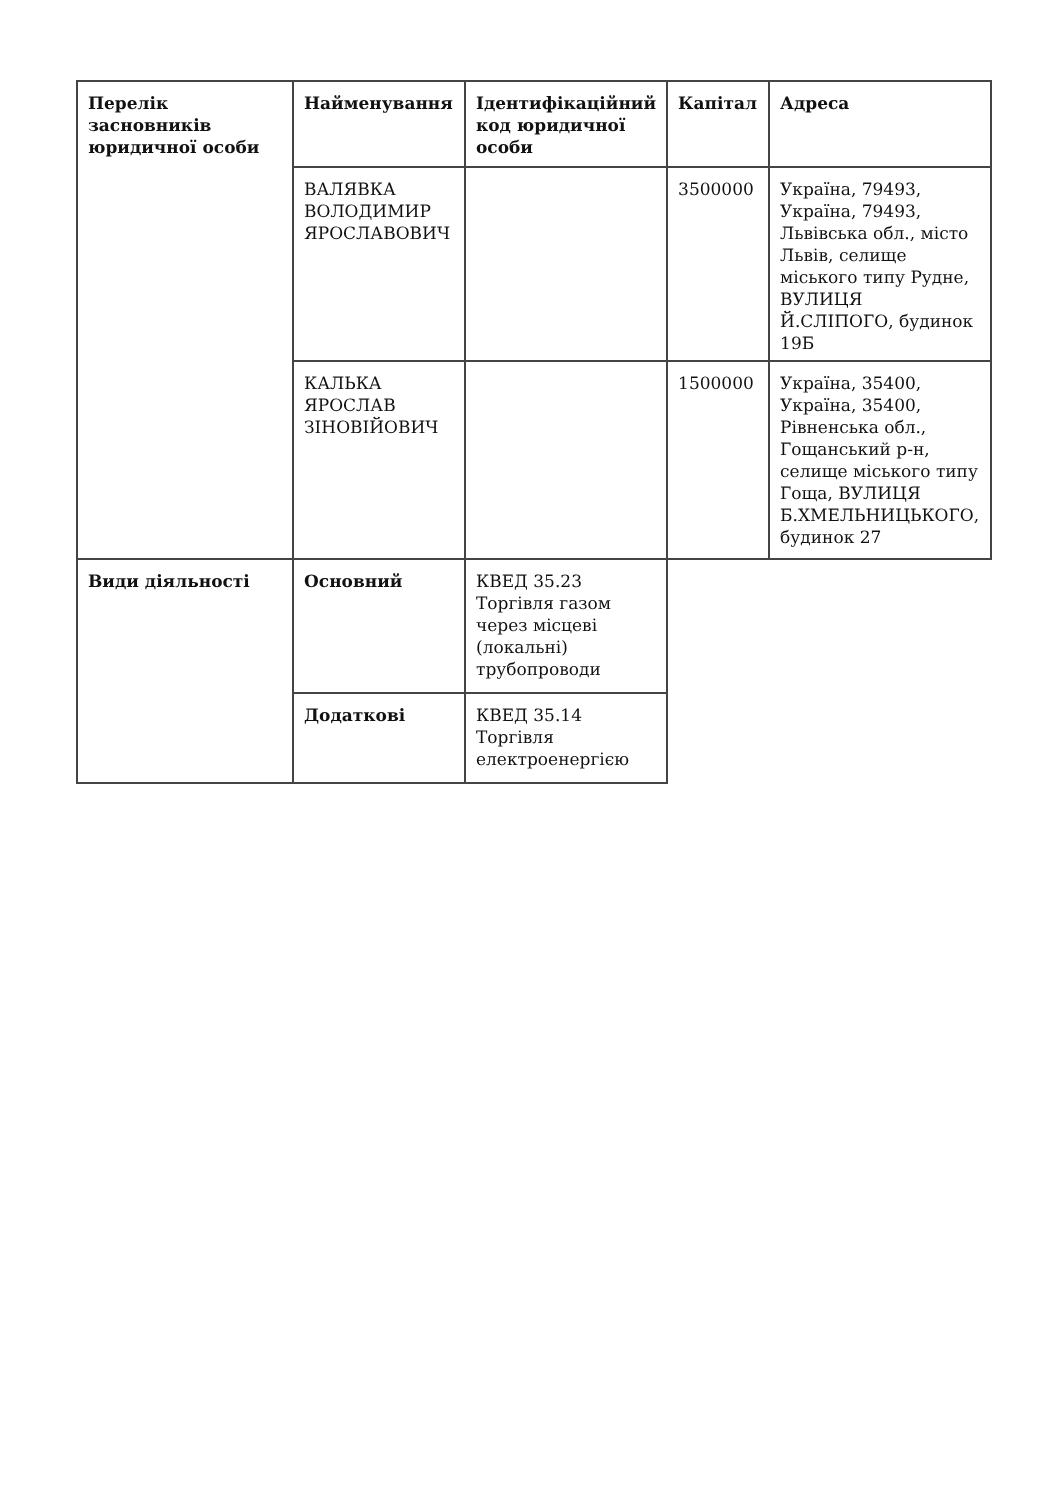| Перелік засновників юридичної особи | Найменування | Ідентифікаційний код юридичної особи | Капітал | Адреса |
| --- | --- | --- | --- | --- |
| | ВАЛЯВКА ВОЛОДИМИР ЯРОСЛАВОВИЧ | | 3500000 | Україна, 79493, Україна, 79493, Львівська обл., місто Львів, селище міського типу Рудне, ВУЛИЦЯ Й.СЛІПОГО, будинок 19Б |
| | КАЛЬКА ЯРОСЛАВ ЗІНОВІЙОВИЧ | | 1500000 | Україна, 35400, Україна, 35400, Рівненська обл., Гощанський р-н, селище міського типу Гоща, ВУЛИЦЯ Б.ХМЕЛЬНИЦЬКОГО, будинок 27 |
| Види діяльності | Основний | КВЕД 35.23 Торгівля газом через місцеві (локальні) трубопроводи | | |
| | Додаткові | КВЕД 35.14 Торгівля електроенергією | | |